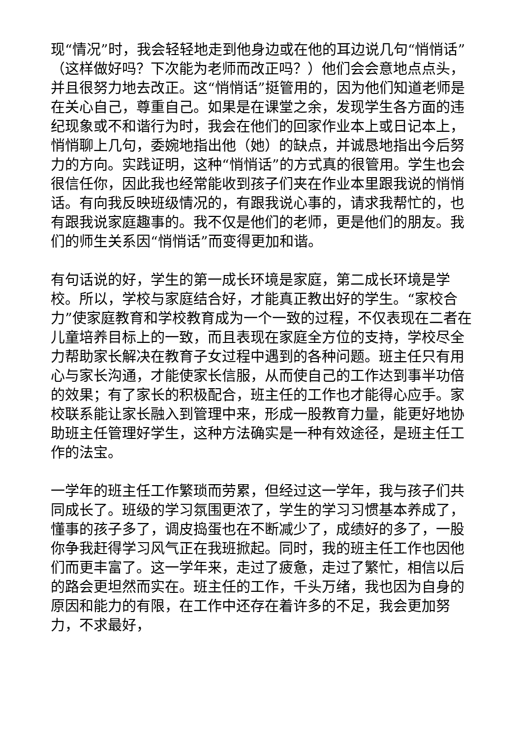现“情况”时，我会轻轻地走到他身边或在他的耳边说几句“悄悄话”（这样做好吗？下次能为老师而改正吗？）他们会会意地点点头，并且很努力地去改正。这“悄悄话”挺管用的，因为他们知道老师是在关心自己，尊重自己。如果是在课堂之余，发现学生各方面的违纪现象或不和谐行为时，我会在他们的回家作业本上或日记本上，悄悄聊上几句，委婉地指出他（她）的缺点，并诚恳地指出今后努力的方向。实践证明，这种“悄悄话”的方式真的很管用。学生也会很信任你，因此我也经常能收到孩子们夹在作业本里跟我说的悄悄话。有向我反映班级情况的，有跟我说心事的，请求我帮忙的，也有跟我说家庭趣事的。我不仅是他们的老师，更是他们的朋友。我们的师生关系因“悄悄话”而变得更加和谐。
有句话说的好，学生的第一成长环境是家庭，第二成长环境是学校。所以，学校与家庭结合好，才能真正教出好的学生。“家校合力”使家庭教育和学校教育成为一个一致的过程，不仅表现在二者在儿童培养目标上的一致，而且表现在家庭全方位的支持，学校尽全力帮助家长解决在教育子女过程中遇到的各种问题。班主任只有用心与家长沟通，才能使家长信服，从而使自己的工作达到事半功倍的效果；有了家长的积极配合，班主任的工作也才能得心应手。家校联系能让家长融入到管理中来，形成一股教育力量，能更好地协助班主任管理好学生，这种方法确实是一种有效途径，是班主任工作的法宝。
一学年的班主任工作繁琐而劳累，但经过这一学年，我与孩子们共同成长了。班级的学习氛围更浓了，学生的学习习惯基本养成了，懂事的孩子多了，调皮捣蛋也在不断减少了，成绩好的多了，一股你争我赶得学习风气正在我班掀起。同时，我的班主任工作也因他们而更丰富了。这一学年来，走过了疲惫，走过了繁忙，相信以后的路会更坦然而实在。班主任的工作，千头万绪，我也因为自身的原因和能力的有限，在工作中还存在着许多的不足，我会更加努力，不求最好，